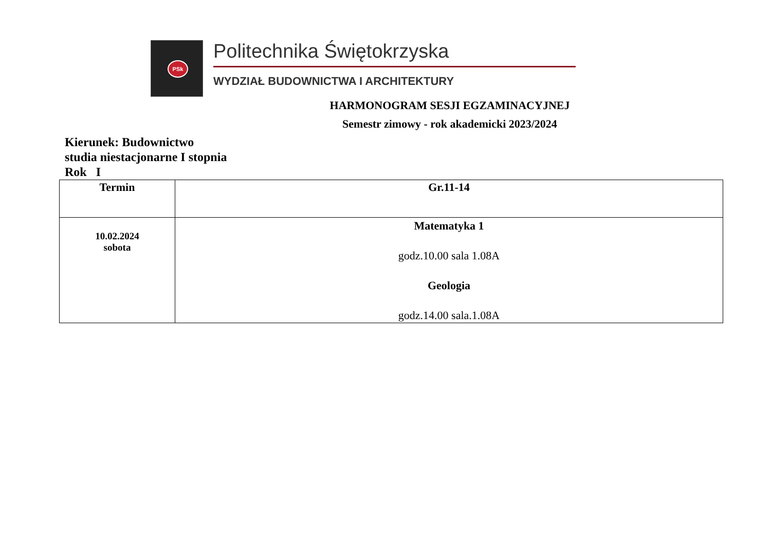PSk
Politechnika Świętokrzyska
WYDZIAŁ BUDOWNICTWA I ARCHITEKTURY
HARMONOGRAM SESJI EGZAMINACYJNEJ
Semestr zimowy - rok akademicki 2023/2024
Kierunek: Budownictwo
studia niestacjonarne I stopnia
Rok I
| Termin | Gr.11-14 |
| --- | --- |
| 10.02.2024 sobota | Matematyka 1 godz.10.00 sala 1.08A Geologia godz.14.00 sala.1.08A |